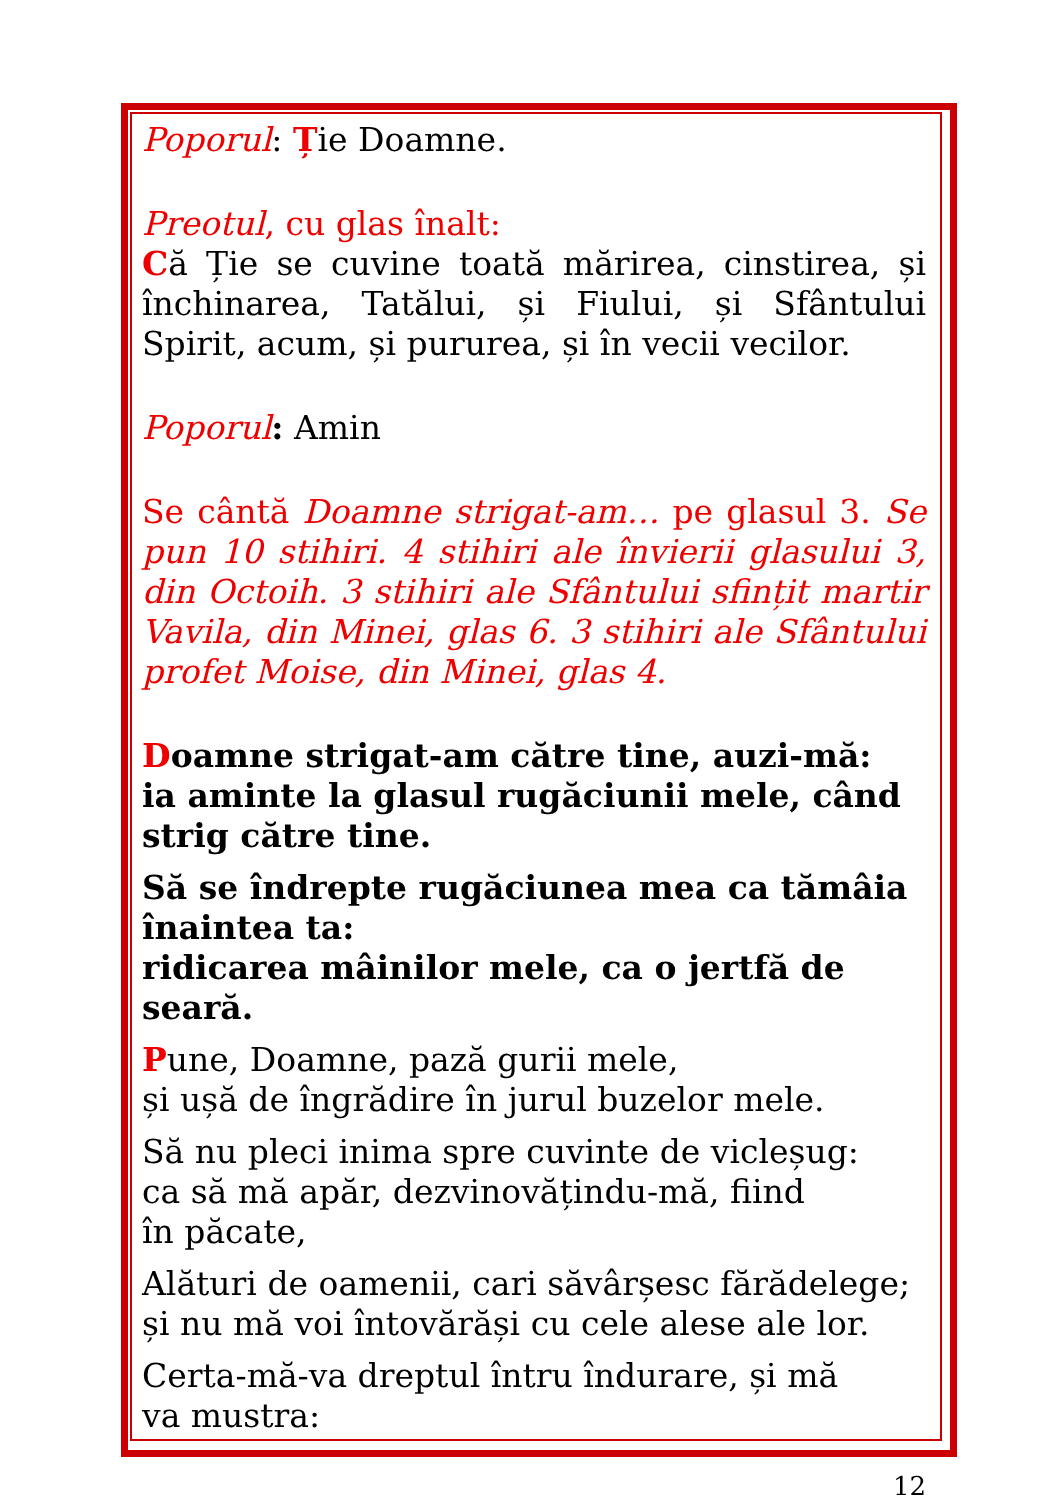Poporul: Ție Doamne.
Preotul, cu glas înalt:
Că Ție se cuvine toată mărirea, cinstirea, și închinarea, Tatălui, și Fiului, și Sfântului Spirit, acum, și pururea, și în vecii vecilor.
Poporul: Amin
Se cântă Doamne strigat-am… pe glasul 3. Se pun 10 stihiri. 4 stihiri ale învierii glasului 3, din Octoih. 3 stihiri ale Sfântului sfințit martir Vavila, din Minei, glas 6. 3 stihiri ale Sfântului profet Moise, din Minei, glas 4.
Doamne strigat-am către tine, auzi-mă:
ia aminte la glasul rugăciunii mele, când
strig către tine.
Să se îndrepte rugăciunea mea ca tămâia
înaintea ta:
ridicarea mâinilor mele, ca o jertfă de seară.
Pune, Doamne, pază gurii mele,
și ușă de îngrădire în jurul buzelor mele.
Să nu pleci inima spre cuvinte de vicleșug:
ca să mă apăr, dezvinovățindu-mă, fiind
în păcate,
Alături de oamenii, cari săvârșesc fărădelege;
și nu mă voi întovărăși cu cele alese ale lor.
Certa-mă-va dreptul întru îndurare, și mă
va mustra:
12